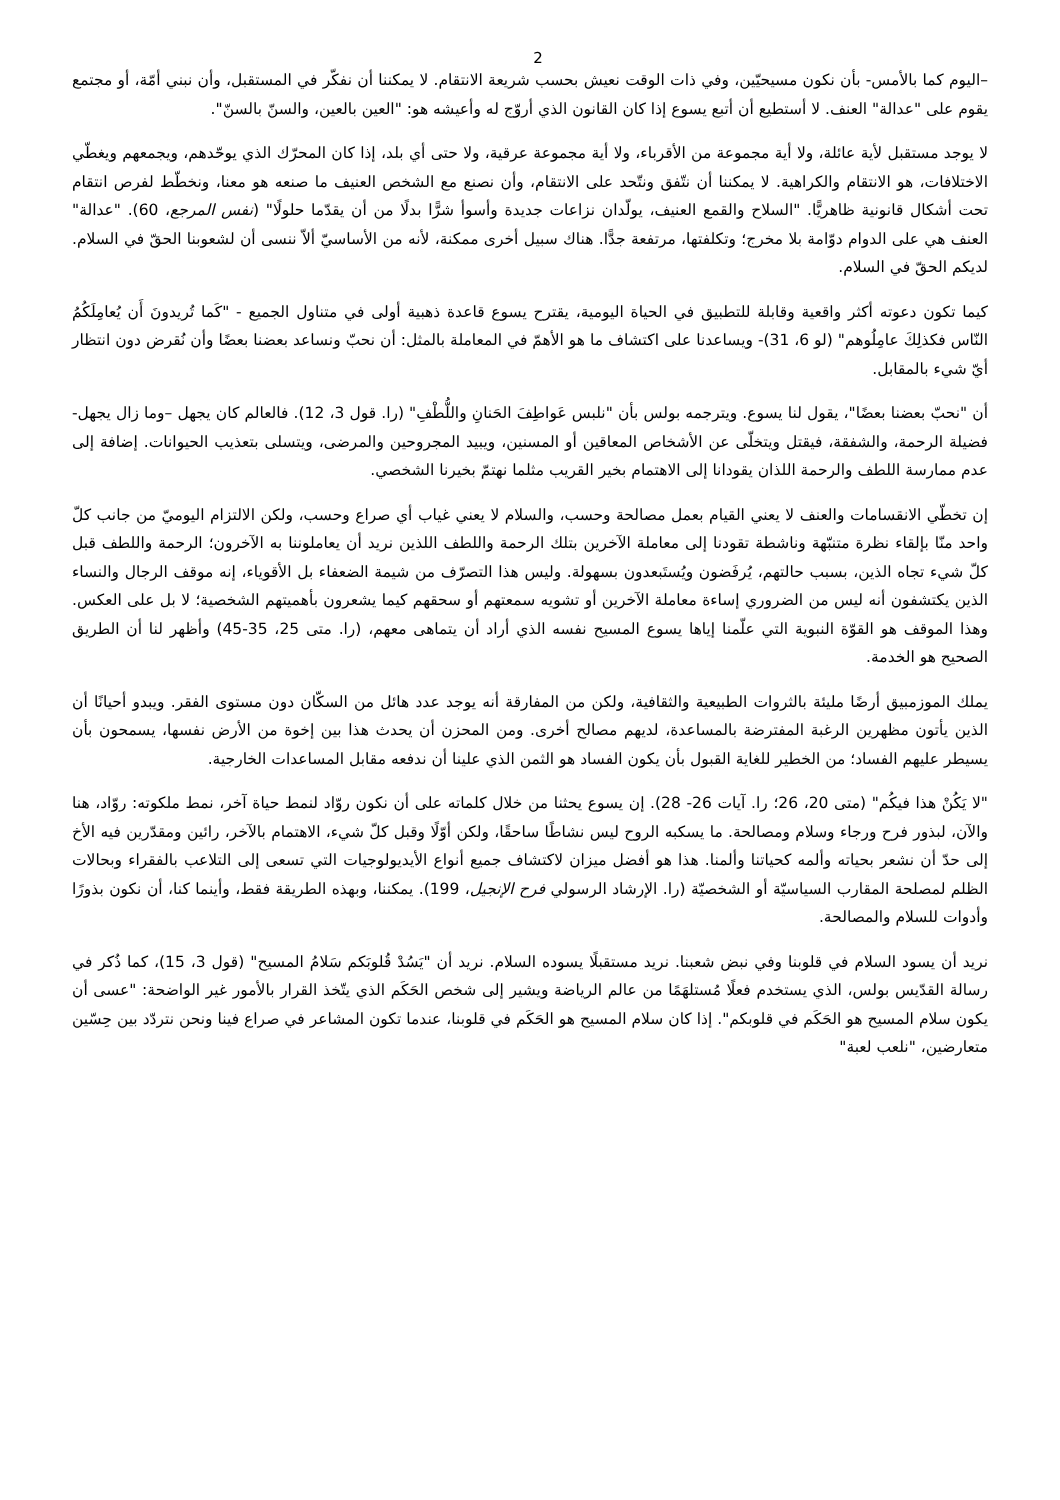2
–اليوم كما بالأمس- بأن نكون مسيحيّين، وفي ذات الوقت نعيش بحسب شريعة الانتقام. لا يمكننا أن نفكّر في المستقبل، وأن نبني أمّة، أو مجتمع يقوم على "عدالة" العنف. لا أستطيع أن أتبع يسوع إذا كان القانون الذي أروّج له وأعيشه هو: "العين بالعين، والسنّ بالسنّ".
لا يوجد مستقبل لأية عائلة، ولا أية مجموعة من الأقرباء، ولا أية مجموعة عرقية، ولا حتى أي بلد، إذا كان المحرّك الذي يوحّدهم، ويجمعهم ويغطّي الاختلافات، هو الانتقام والكراهية. لا يمكننا أن نتّفق ونتّحد على الانتقام، وأن نصنع مع الشخص العنيف ما صنعه هو معنا، ونخطّط لفرص انتقام تحت أشكال قانونية ظاهريًّا. "السلاح والقمع العنيف، يولّدان نزاعات جديدة وأسوأ شرًّا بدلًا من أن يقدّما حلولًا" (نفس المرجع، 60). "عدالة" العنف هي على الدوام دوّامة بلا مخرج؛ وتكلفتها، مرتفعة جدًّا. هناك سبيل أخرى ممكنة، لأنه من الأساسيّ ألاّ ننسى أن لشعوبنا الحقّ في السلام. لديكم الحقّ في السلام.
كيما تكون دعوته أكثر واقعية وقابلة للتطبيق في الحياة اليومية، يقترح يسوع قاعدة ذهبية أولى في متناول الجميع - "كَما تُريدونَ أَن يُعامِلَكُمُ النّاس فكذلِكَ عامِلُوهم" (لو 6، 31)- ويساعدنا على اكتشاف ما هو الأهمّ في المعاملة بالمثل: أن نحبّ ونساعد بعضنا بعضًا وأن نُقرض دون انتظار أيّ شيء بالمقابل.
أن "نحبّ بعضنا بعضًا"، يقول لنا يسوع. ويترجمه بولس بأن "نلبس عَواطِفَ الحَنانِ واللُّطْفِ" (را. قول 3، 12). فالعالم كان يجهل –وما زال يجهل- فضيلة الرحمة، والشفقة، فيقتل ويتخلّى عن الأشخاص المعاقين أو المسنين، ويبيد المجروحين والمرضى، ويتسلى بتعذيب الحيوانات. إضافة إلى عدم ممارسة اللطف والرحمة اللذان يقودانا إلى الاهتمام بخير القريب مثلما نهتمّ بخيرنا الشخصي.
إن تخطّي الانقسامات والعنف لا يعني القيام بعمل مصالحة وحسب، والسلام لا يعني غياب أي صراع وحسب، ولكن الالتزام اليوميّ من جانب كلّ واحد منّا بإلقاء نظرة متنبّهة وناشطة تقودنا إلى معاملة الآخرين بتلك الرحمة واللطف اللذين نريد أن يعاملوننا به الآخرون؛ الرحمة واللطف قبل كلّ شيء تجاه الذين، بسبب حالتهم، يُرفَضون ويُستَبعدون بسهولة. وليس هذا التصرّف من شيمة الضعفاء بل الأقوياء، إنه موقف الرجال والنساء الذين يكتشفون أنه ليس من الضروري إساءة معاملة الآخرين أو تشويه سمعتهم أو سحقهم كيما يشعرون بأهميتهم الشخصية؛ لا بل على العكس. وهذا الموقف هو القوّة النبوية التي علّمنا إياها يسوع المسيح نفسه الذي أراد أن يتماهى معهم، (را. متى 25، 35-45) وأظهر لنا أن الطريق الصحيح هو الخدمة.
يملك الموزمبيق أرضًا مليئة بالثروات الطبيعية والثقافية، ولكن من المفارقة أنه يوجد عدد هائل من السكّان دون مستوى الفقر. ويبدو أحيانًا أن الذين يأتون مظهرين الرغبة المفترضة بالمساعدة، لديهم مصالح أخرى. ومن المحزن أن يحدث هذا بين إخوة من الأرض نفسها، يسمحون بأن يسيطر عليهم الفساد؛ من الخطير للغاية القبول بأن يكون الفساد هو الثمن الذي علينا أن ندفعه مقابل المساعدات الخارجية.
"لا يَكُنْ هذا فيكُم" (متى 20، 26؛ را. آيات 26- 28). إن يسوع يحثنا من خلال كلماته على أن نكون روّاد لنمط حياة آخر، نمط ملكوته: روّاد، هنا والآن، لبذور فرح ورجاء وسلام ومصالحة. ما يسكبه الروح ليس نشاطًا ساحقًا، ولكن أوّلًا وقبل كلّ شيء، الاهتمام بالآخر، رائين ومقدّرين فيه الأخ إلى حدّ أن نشعر بحياته وألمه كحياتنا وألمنا. هذا هو أفضل ميزان لاكتشاف جميع أنواع الأيديولوجيات التي تسعى إلى التلاعب بالفقراء وبحالات الظلم لمصلحة المقارب السياسيّة أو الشخصيّة (را. الإرشاد الرسولي فرح الإنجيل، 199). يمكننا، وبهذه الطريقة فقط، وأينما كنا، أن نكون بذورًا وأدوات للسلام والمصالحة.
نريد أن يسود السلام في قلوبنا وفي نبض شعبنا. نريد مستقبلًا يسوده السلام. نريد أن "يَسُدْ قُلوبَكم سَلامُ المسيح" (قول 3، 15)، كما ذُكر في رسالة القدّيس بولس، الذي يستخدم فعلًا مُستلهَمًا من عالم الرياضة ويشير إلى شخص الحَكَم الذي يتّخذ القرار بالأمور غير الواضحة: "عسى أن يكون سلام المسيح هو الحَكَم في قلوبكم". إذا كان سلام المسيح هو الحَكَم في قلوبنا، عندما تكون المشاعر في صراع فينا ونحن نتردّد بين حِسّين متعارضين، "نلعب لعبة"